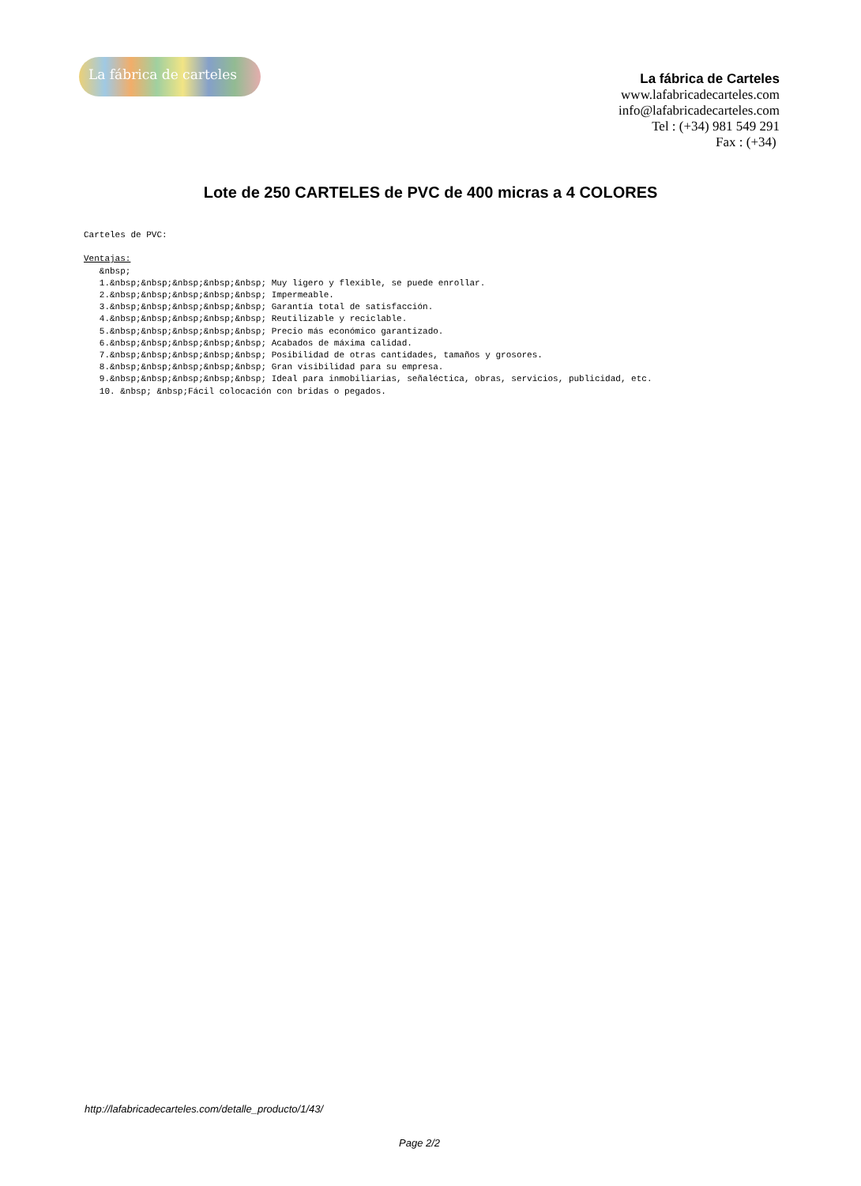La fábrica de carteles
La fábrica de Carteles
www.lafabricadecarteles.com
info@lafabricadecarteles.com
Tel : (+34) 981 549 291
Fax : (+34)
Lote de 250 CARTELES de PVC de 400 micras a 4 COLORES
Carteles de PVC:

Ventajas:
   &nbsp;
   1.&nbsp;&nbsp;&nbsp;&nbsp;&nbsp; Muy ligero y flexible, se puede enrollar.
   2.&nbsp;&nbsp;&nbsp;&nbsp;&nbsp; Impermeable.
   3.&nbsp;&nbsp;&nbsp;&nbsp;&nbsp; Garantía total de satisfacción.
   4.&nbsp;&nbsp;&nbsp;&nbsp;&nbsp; Reutilizable y reciclable.
   5.&nbsp;&nbsp;&nbsp;&nbsp;&nbsp; Precio más económico garantizado.
   6.&nbsp;&nbsp;&nbsp;&nbsp;&nbsp; Acabados de máxima calidad.
   7.&nbsp;&nbsp;&nbsp;&nbsp;&nbsp; Posibilidad de otras cantidades, tamaños y grosores.
   8.&nbsp;&nbsp;&nbsp;&nbsp;&nbsp; Gran visibilidad para su empresa.
   9.&nbsp;&nbsp;&nbsp;&nbsp;&nbsp; Ideal para inmobiliarias, señaléctica, obras, servicios, publicidad, etc.
   10. &nbsp; &nbsp;Fácil colocación con bridas o pegados.
http://lafabricadecarteles.com/detalle_producto/1/43/
Page 2/2